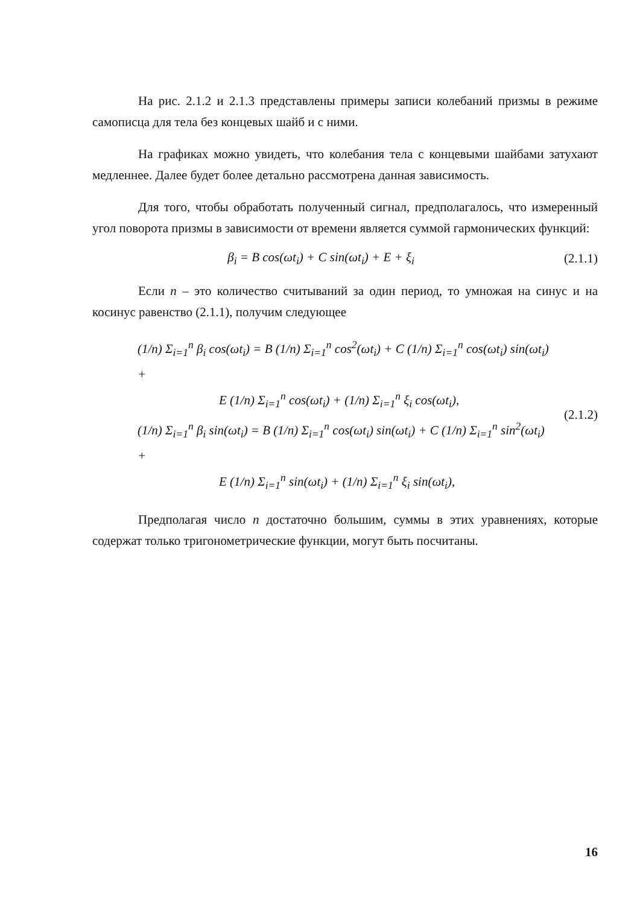На рис. 2.1.2 и 2.1.3 представлены примеры записи колебаний призмы в режиме самописца для тела без концевых шайб и с ними.
На графиках можно увидеть, что колебания тела с концевыми шайбами затухают медленнее. Далее будет более детально рассмотрена данная зависимость.
Для того, чтобы обработать полученный сигнал, предполагалось, что измеренный угол поворота призмы в зависимости от времени является суммой гармонических функций:
β<sub>i</sub> = B cos(ωt<sub>i</sub>) + C sin(ωt<sub>i</sub>) + E + ξ<sub>i</sub>
(2.1.1)
Если n – это количество считываний за один период, то умножая на синус и на косинус равенство (2.1.1), получим следующее
(1/n) Σ<sub>i=1</sub><sup>n</sup> β<sub>i</sub> cos(ωt<sub>i</sub>) = B (1/n) Σ<sub>i=1</sub><sup>n</sup> cos<sup>2</sup>(ωt<sub>i</sub>) + C (1/n) Σ<sub>i=1</sub><sup>n</sup> cos(ωt<sub>i</sub>) sin(ωt<sub>i</sub>) +
E (1/n) Σ<sub>i=1</sub><sup>n</sup> cos(ωt<sub>i</sub>) + (1/n) Σ<sub>i=1</sub><sup>n</sup> ξ<sub>i</sub> cos(ωt<sub>i</sub>),
(1/n) Σ<sub>i=1</sub><sup>n</sup> β<sub>i</sub> sin(ωt<sub>i</sub>) = B (1/n) Σ<sub>i=1</sub><sup>n</sup> cos(ωt<sub>i</sub>) sin(ωt<sub>i</sub>) + C (1/n) Σ<sub>i=1</sub><sup>n</sup> sin<sup>2</sup>(ωt<sub>i</sub>) +
E (1/n) Σ<sub>i=1</sub><sup>n</sup> sin(ωt<sub>i</sub>) + (1/n) Σ<sub>i=1</sub><sup>n</sup> ξ<sub>i</sub> sin(ωt<sub>i</sub>),
(2.1.2)
Предполагая число n достаточно большим, суммы в этих уравнениях, которые содержат только тригонометрические функции, могут быть посчитаны.
16